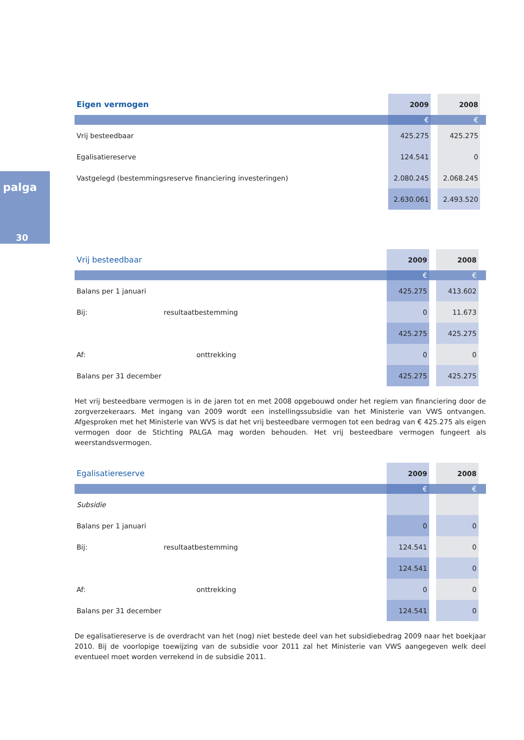palga
30
| Eigen vermogen | 2009 | | 2008 | |
| | € | | € | |
| Vrij besteedbaar | 425.275 | | 425.275 | |
| Egalisatiereserve | 124.541 | | 0 | |
| Vastgelegd (bestemmingsreserve financiering investeringen) | 2.080.245 | | 2.068.245 | |
| | 2.630.061 | | 2.493.520 | |
| Vrij besteedbaar | 2009 | | 2008 | |
| | € | | € | |
| Balans per 1 januari | 425.275 | | 413.602 | |
| Bij: resultaatbestemming | 0 | | 11.673 | |
| | 425.275 | | 425.275 | |
| Af: onttrekking | 0 | | 0 | |
| Balans per 31 december | 425.275 | | 425.275 | |
Het vrij besteedbare vermogen is in de jaren tot en met 2008 opgebouwd onder het regiem van financiering door de zorgverzekeraars. Met ingang van 2009 wordt een instellingssubsidie van het Ministerie van VWS ontvangen. Afgesproken met het Ministerie van WVS is dat het vrij besteedbare vermogen tot een bedrag van € 425.275 als eigen vermogen door de Stichting PALGA mag worden behouden. Het vrij besteedbare vermogen fungeert als weerstandsvermogen.
| Egalisatiereserve | 2009 | | 2008 | |
| | € | | € | |
| Subsidie | | | | |
| Balans per 1 januari | 0 | | 0 | |
| Bij: resultaatbestemming | 124.541 | | 0 | |
| | 124.541 | | 0 | |
| Af: onttrekking | 0 | | 0 | |
| Balans per 31 december | 124.541 | | 0 | |
De egalisatiereserve is de overdracht van het (nog) niet bestede deel van het subsidiebedrag 2009 naar het boekjaar 2010. Bij de voorlopige toewijzing van de subsidie voor 2011 zal het Ministerie van VWS aangegeven welk deel eventueel moet worden verrekend in de subsidie 2011.